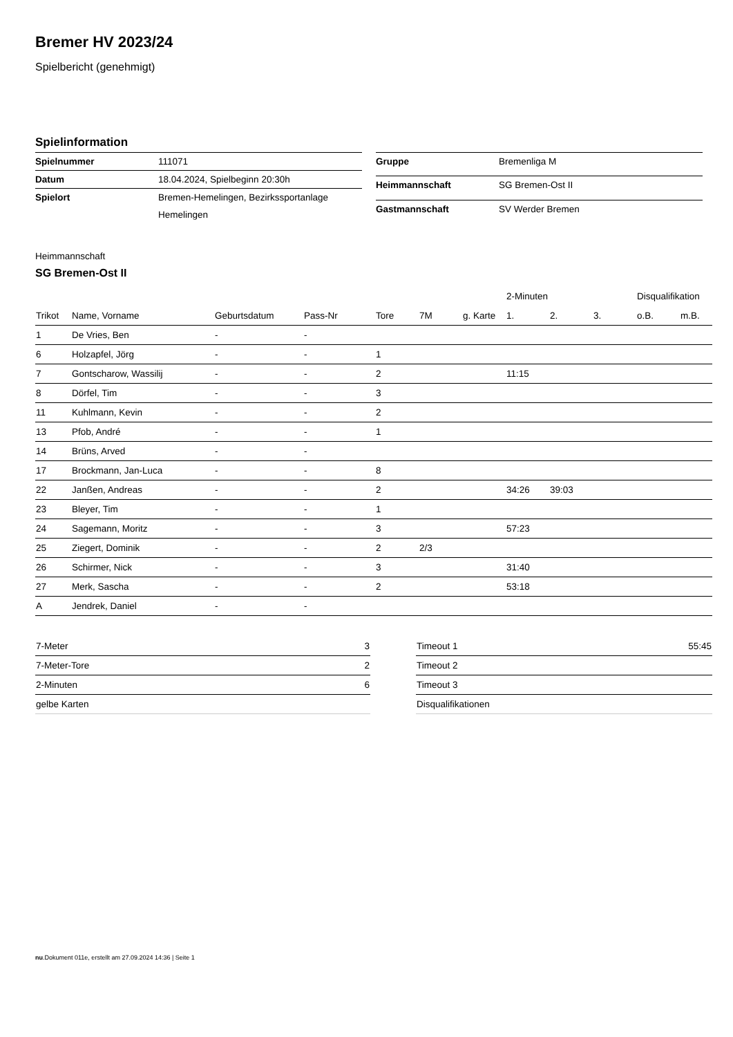Bremer HV 2023/24
Spielbericht (genehmigt)
Spielinformation
| Spielnummer | 111071 |
| Datum | 18.04.2024, Spielbeginn 20:30h |
| Spielort | Bremen-Hemelingen, Bezirkssportanlage Hemelingen |
| Gruppe | Bremenliga M |
| Heimmannschaft | SG Bremen-Ost II |
| Gastmannschaft | SV Werder Bremen |
Heimmannschaft
SG Bremen-Ost II
| | | | | | | | 2-Minuten | | | Disqualifikation | |
| --- | --- | --- | --- | --- | --- | --- | --- | --- | --- | --- | --- |
| Trikot | Name, Vorname | Geburtsdatum | Pass-Nr | Tore | 7M | g. Karte | 1. | 2. | 3. | o.B. | m.B. |
| 1 | De Vries, Ben | - | - | | | | | | | | |
| 6 | Holzapfel, Jörg | - | - | 1 | | | | | | | |
| 7 | Gontscharow, Wassilij | - | - | 2 | | | 11:15 | | | | |
| 8 | Dörfel, Tim | - | - | 3 | | | | | | | |
| 11 | Kuhlmann, Kevin | - | - | 2 | | | | | | | |
| 13 | Pfob, André | - | - | 1 | | | | | | | |
| 14 | Brüns, Arved | - | - | | | | | | | | |
| 17 | Brockmann, Jan-Luca | - | - | 8 | | | | | | | |
| 22 | Janßen, Andreas | - | - | 2 | | | 34:26 | 39:03 | | | |
| 23 | Bleyer, Tim | - | - | 1 | | | | | | | |
| 24 | Sagemann, Moritz | - | - | 3 | | | 57:23 | | | | |
| 25 | Ziegert, Dominik | - | - | 2 | 2/3 | | | | | | |
| 26 | Schirmer, Nick | - | - | 3 | | | 31:40 | | | | |
| 27 | Merk, Sascha | - | - | 2 | | | 53:18 | | | | |
| A | Jendrek, Daniel | - | - | | | | | | | | |
| 7-Meter | 3 |
| 7-Meter-Tore | 2 |
| 2-Minuten | 6 |
| gelbe Karten | |
| Timeout 1 | 55:45 |
| Timeout 2 | |
| Timeout 3 | |
| Disqualifikationen | |
nu.Dokument 011e, erstellt am 27.09.2024 14:36 | Seite 1